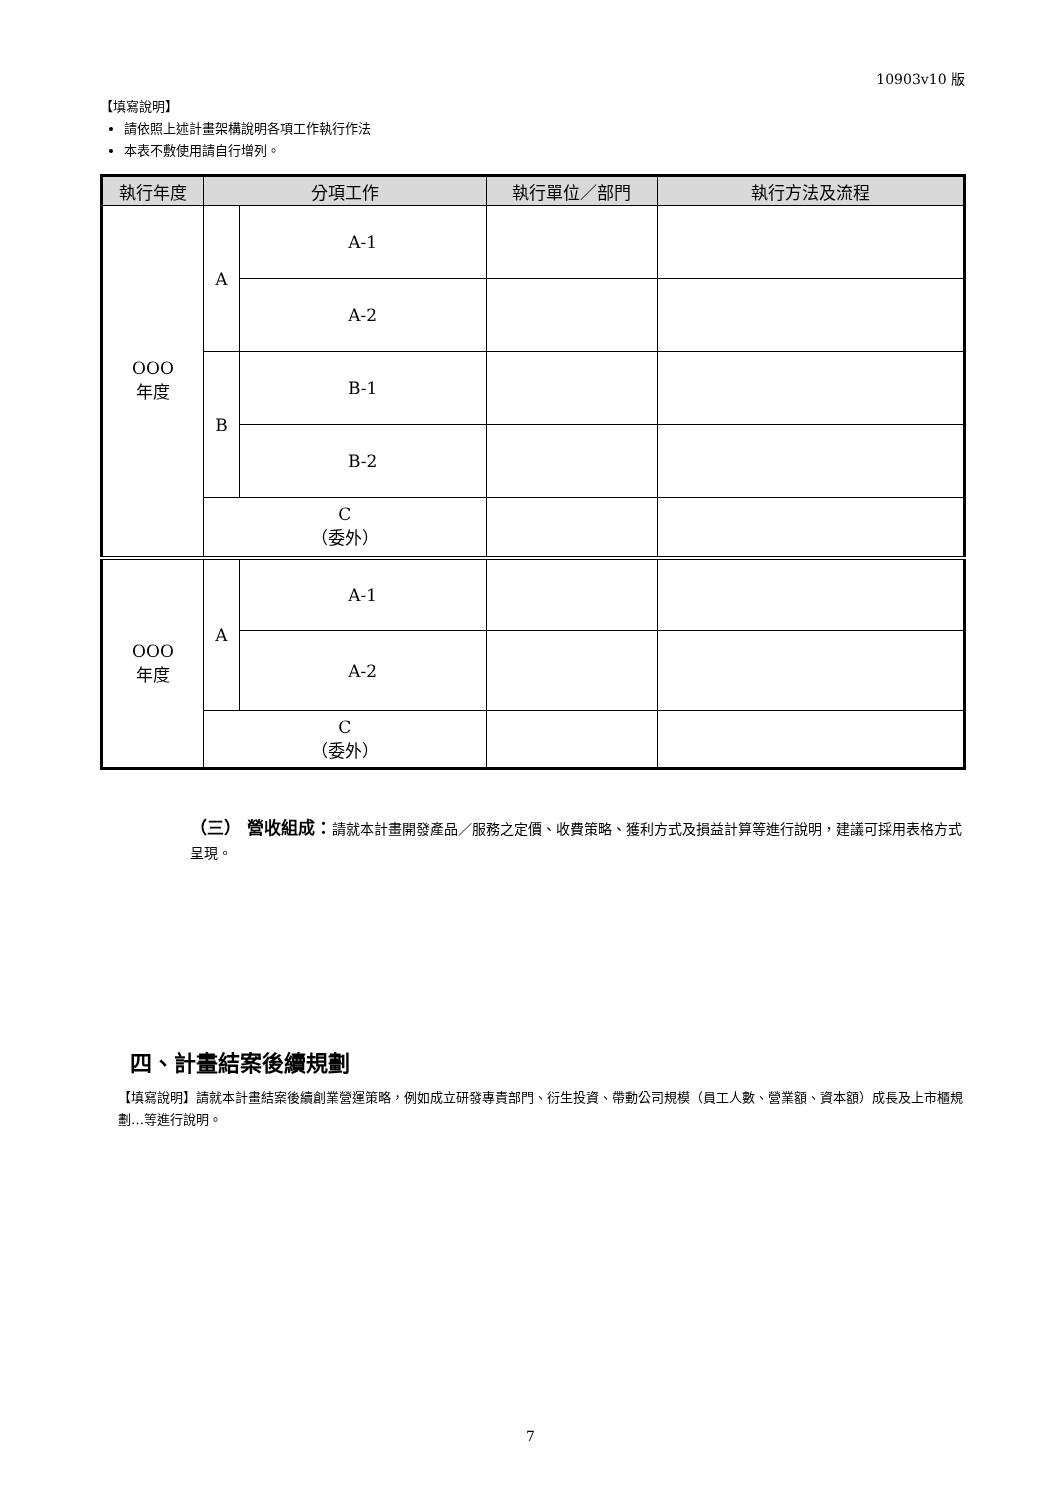10903v10 版
【填寫說明】
請依照上述計畫架構說明各項工作執行作法
本表不敷使用請自行增列。
| 執行年度 | 分項工作 | | 執行單位／部門 | 執行方法及流程 |
| --- | --- | --- | --- | --- |
| OOO 年度 | A | A-1 | | |
| | | A-2 | | |
| | B | B-1 | | |
| | | B-2 | | |
| | C （委外） | | | |
| OOO 年度 | A | A-1 | | |
| | | A-2 | | |
| | C （委外） | | | |
（三） 營收組成：請就本計畫開發產品／服務之定價、收費策略、獲利方式及損益計算等進行說明，建議可採用表格方式呈現。
四、計畫結案後續規劃
【填寫說明】請就本計畫結案後續創業營運策略，例如成立研發專責部門、衍生投資、帶動公司規模（員工人數、營業額、資本額）成長及上市櫃規劃…等進行說明。
7